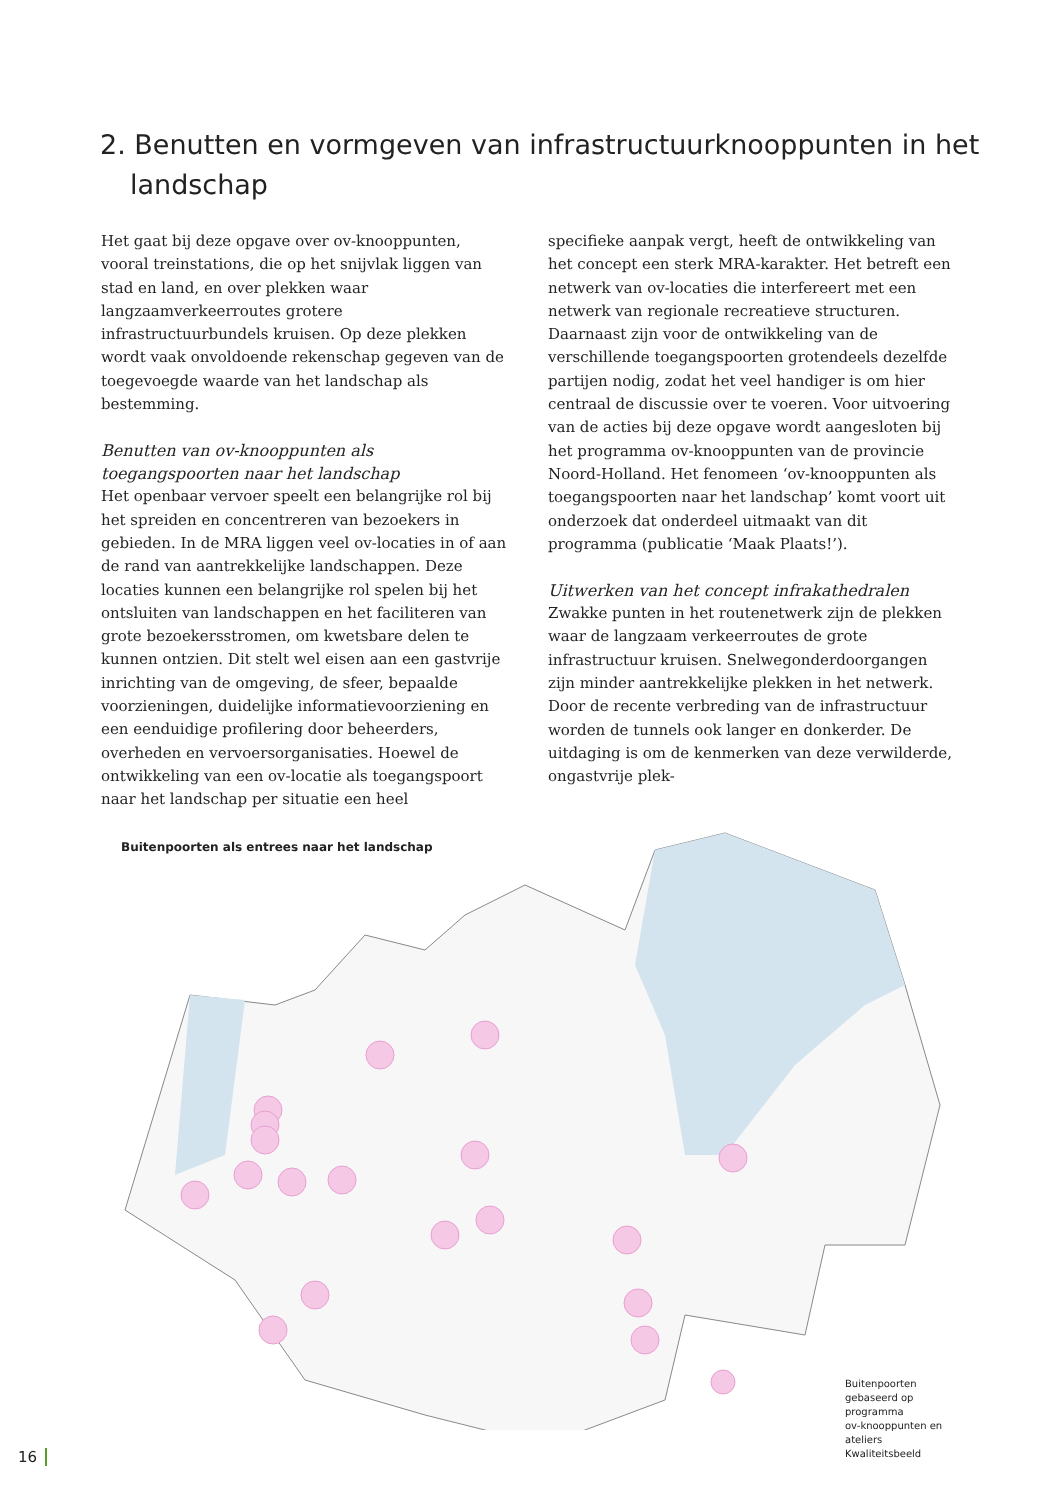2. Benutten en vormgeven van infrastructuurknooppunten in het landschap
Het gaat bij deze opgave over ov-knooppunten, vooral treinstations, die op het snijvlak liggen van stad en land, en over plekken waar langzaamverkeerroutes grotere infrastructuurbundels kruisen. Op deze plekken wordt vaak onvoldoende rekenschap gegeven van de toegevoegde waarde van het landschap als bestemming.
Benutten van ov-knooppunten als toegangspoorten naar het landschap
Het openbaar vervoer speelt een belangrijke rol bij het spreiden en concentreren van bezoekers in gebieden. In de MRA liggen veel ov-locaties in of aan de rand van aantrekkelijke landschappen. Deze locaties kunnen een belangrijke rol spelen bij het ontsluiten van landschappen en het faciliteren van grote bezoekersstromen, om kwetsbare delen te kunnen ontzien. Dit stelt wel eisen aan een gastvrije inrichting van de omgeving, de sfeer, bepaalde voorzieningen, duidelijke informatievoorziening en een eenduidige profilering door beheerders, overheden en vervoersorganisaties. Hoewel de ontwikkeling van een ov-locatie als toegangspoort naar het landschap per situatie een heel
specifieke aanpak vergt, heeft de ontwikkeling van het concept een sterk MRA-karakter. Het betreft een netwerk van ov-locaties die interfereert met een netwerk van regionale recreatieve structuren. Daarnaast zijn voor de ontwikkeling van de verschillende toegangspoorten grotendeels dezelfde partijen nodig, zodat het veel handiger is om hier centraal de discussie over te voeren. Voor uitvoering van de acties bij deze opgave wordt aangesloten bij het programma ov-knooppunten van de provincie Noord-Holland. Het fenomeen ‘ov-knooppunten als toegangspoorten naar het landschap’ komt voort uit onderzoek dat onderdeel uitmaakt van dit programma (publicatie ‘Maak Plaats!’).
Uitwerken van het concept infrakathedralen
Zwakke punten in het routenetwerk zijn de plekken waar de langzaam verkeerroutes de grote infrastructuur kruisen. Snelwegonderdoorgangen zijn minder aantrekkelijke plekken in het netwerk. Door de recente verbreding van de infrastructuur worden de tunnels ook langer en donkerder. De uitdaging is om de kenmerken van deze verwilderde, ongastvrije plek-
Buitenpoorten als entrees naar het landschap
Buitenpoorten gebaseerd op programma
ov-knooppunten en ateliers Kwaliteitsbeeld
16